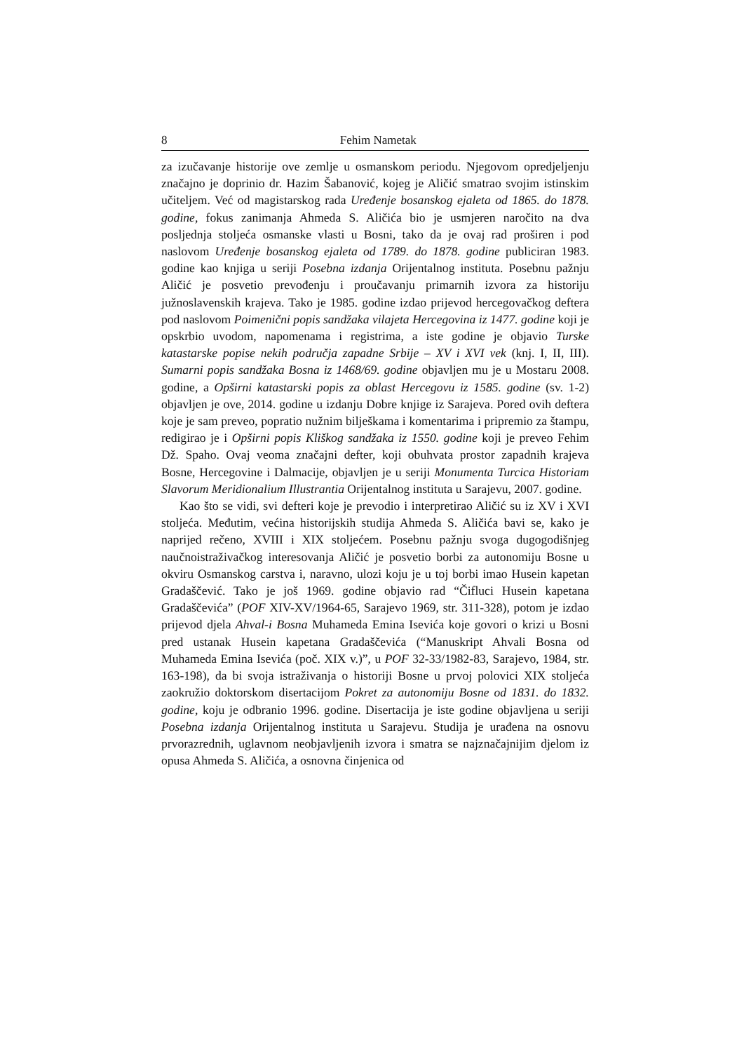8 Fehim Nametak
za izučavanje historije ove zemlje u osmanskom periodu. Njegovom opredjeljenju značajno je doprinio dr. Hazim Šabanović, kojeg je Aličić smatrao svojim istinskim učiteljem. Već od magistarskog rada Uređenje bosanskog ejaleta od 1865. do 1878. godine, fokus zanimanja Ahmeda S. Aličića bio je usmjeren naročito na dva posljednja stoljeća osmanske vlasti u Bosni, tako da je ovaj rad proširen i pod naslovom Uređenje bosanskog ejaleta od 1789. do 1878. godine publiciran 1983. godine kao knjiga u seriji Posebna izdanja Orijentalnog instituta. Posebnu pažnju Aličić je posvetio prevođenju i proučavanju primarnih izvora za historiju južnoslavenskih krajeva. Tako je 1985. godine izdao prijevod hercegovačkog deftera pod naslovom Poimenični popis sandžaka vilajeta Hercegovina iz 1477. godine koji je opskrbio uvodom, napomenama i registrima, a iste godine je objavio Turske katastarske popise nekih područja zapadne Srbije – XV i XVI vek (knj. I, II, III). Sumarni popis sandžaka Bosna iz 1468/69. godine objavljen mu je u Mostaru 2008. godine, a Opširni katastarski popis za oblast Hercegovu iz 1585. godine (sv. 1-2) objavljen je ove, 2014. godine u izdanju Dobre knjige iz Sarajeva. Pored ovih deftera koje je sam preveo, popratio nužnim bilješkama i komentarima i pripremio za štampu, redigirao je i Opširni popis Kliškog sandžaka iz 1550. godine koji je preveo Fehim Dž. Spaho. Ovaj veoma značajni defter, koji obuhvata prostor zapadnih krajeva Bosne, Hercegovine i Dalmacije, objavljen je u seriji Monumenta Turcica Historiam Slavorum Meridionalium Illustrantia Orijentalnog instituta u Sarajevu, 2007. godine.
Kao što se vidi, svi defteri koje je prevodio i interpretirao Aličić su iz XV i XVI stoljeća. Međutim, većina historijskih studija Ahmeda S. Aličića bavi se, kako je naprijed rečeno, XVIII i XIX stoljećem. Posebnu pažnju svoga dugogodišnjeg naučnoistraživačkog interesovanja Aličić je posvetio borbi za autonomiju Bosne u okviru Osmanskog carstva i, naravno, ulozi koju je u toj borbi imao Husein kapetan Gradaščević. Tako je još 1969. godine objavio rad “Čifluci Husein kapetana Gradaščevića” (POF XIV-XV/1964-65, Sarajevo 1969, str. 311-328), potom je izdao prijevod djela Ahval-i Bosna Muhameda Emina Isevića koje govori o krizi u Bosni pred ustanak Husein kapetana Gradaščevića (“Manuskript Ahvali Bosna od Muhameda Emina Isevića (poč. XIX v.)”, u POF 32-33/1982-83, Sarajevo, 1984, str. 163-198), da bi svoja istraživanja o historiji Bosne u prvoj polovici XIX stoljeća zaokružio doktorskom disertacijom Pokret za autonomiju Bosne od 1831. do 1832. godine, koju je odbranio 1996. godine. Disertacija je iste godine objavljena u seriji Posebna izdanja Orijentalnog instituta u Sarajevu. Studija je urađena na osnovu prvorazrednih, uglavnom neobjavljenih izvora i smatra se najznačajnijim djelom iz opusa Ahmeda S. Aličića, a osnovna činjenica od